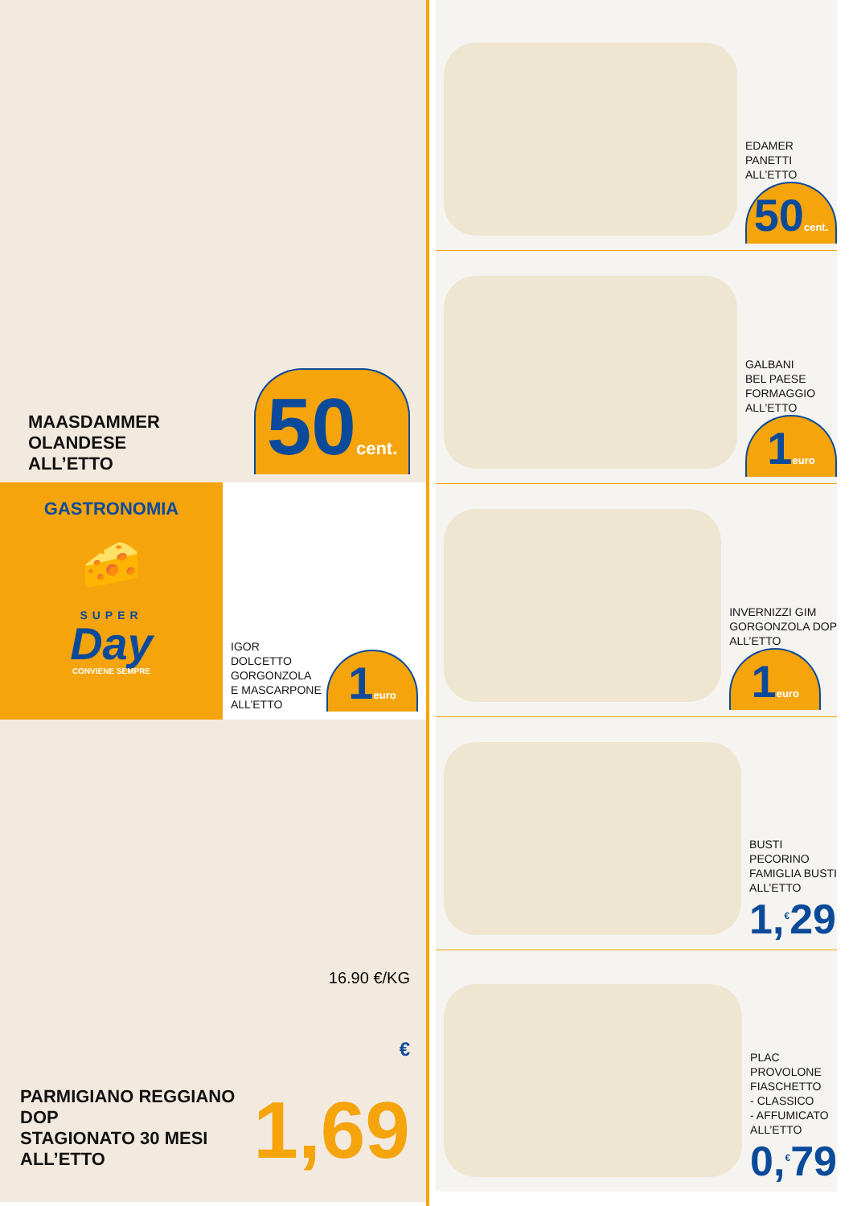MAASDAMMER
OLANDESE
ALL’ETTO
50cent.
GASTRONOMIA
🧀
SUPER
Day
CONVIENE SEMPRE
IGOR
DOLCETTO
GORGONZOLA
E MASCARPONE
ALL’ETTO
1euro
PARMIGIANO REGGIANO DOP
STAGIONATO 30 MESI
ALL’ETTO
16.90 €/KG
€ 1,69
EDAMER
PANETTI
ALL’ETTO
50cent.
GALBANI
BEL PAESE
FORMAGGIO
ALL’ETTO
1euro
INVERNIZZI GIM
GORGONZOLA DOP
ALL’ETTO
1euro
BUSTI
PECORINO
FAMIGLIA BUSTI
ALL’ETTO
1,<sup>€</sup>29
PLAC
PROVOLONE
FIASCHETTO
- CLASSICO
- AFFUMICATO
ALL’ETTO
0,<sup>€</sup>79